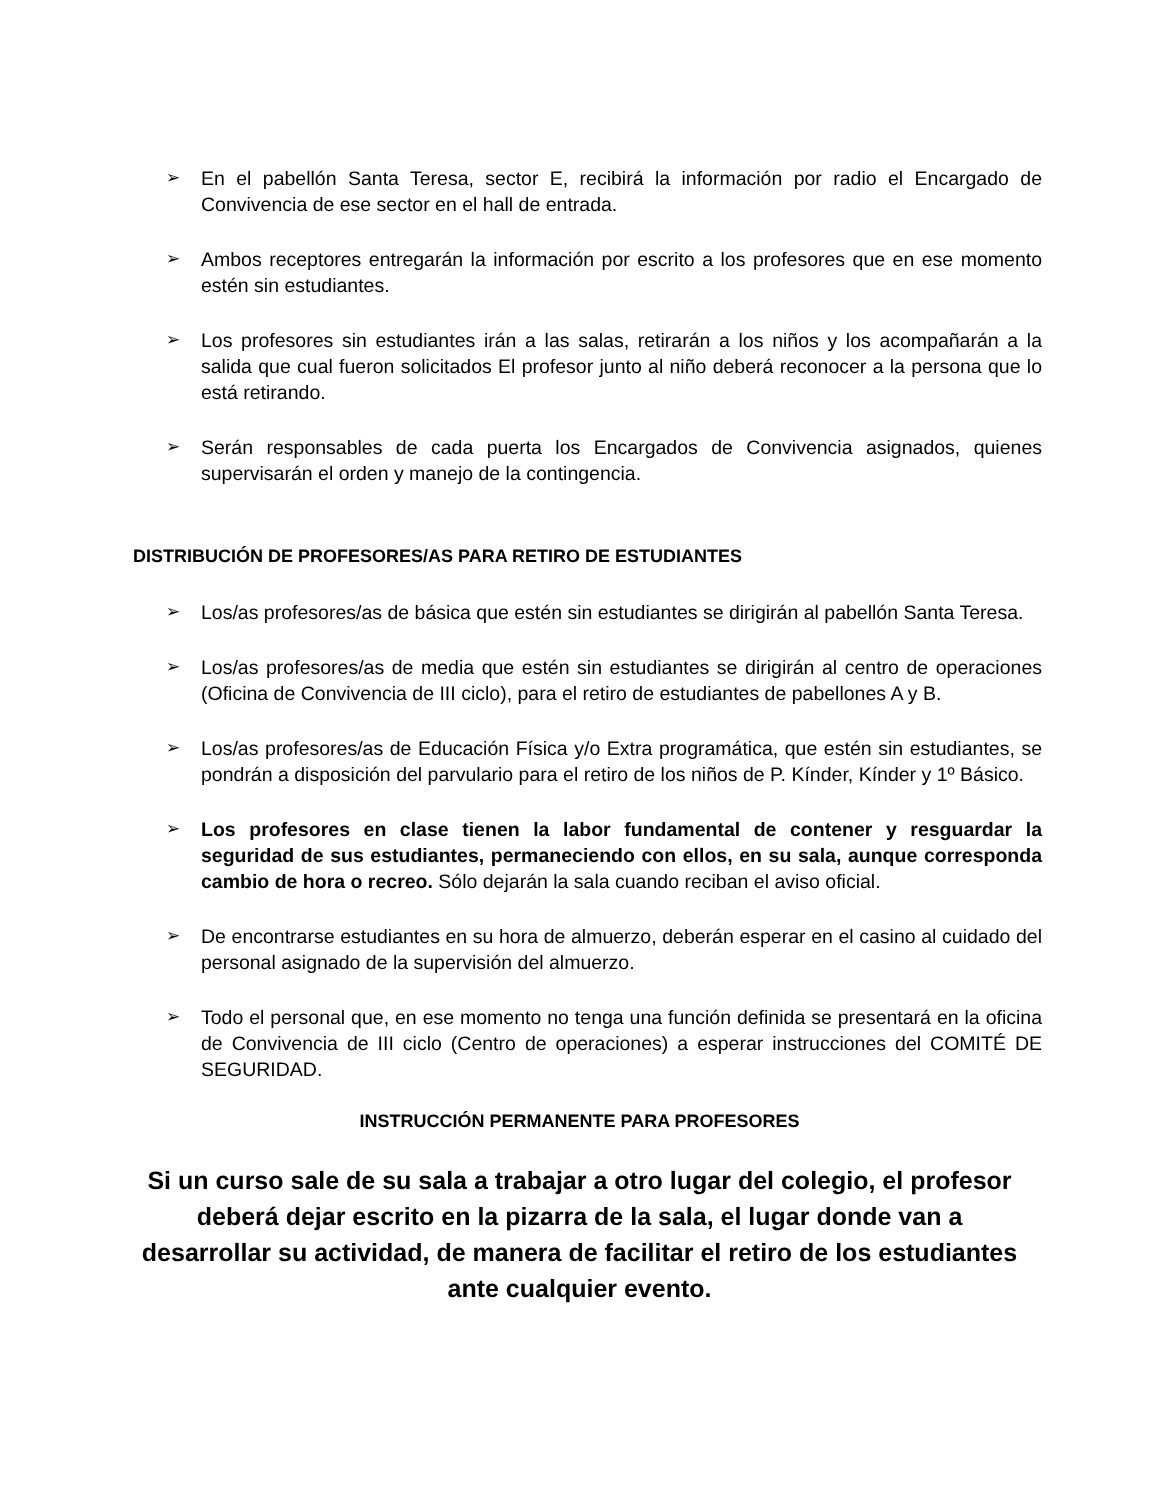➢ En el pabellón Santa Teresa, sector E, recibirá la información por radio el Encargado de Convivencia de ese sector en el hall de entrada.
➢ Ambos receptores entregarán la información por escrito a los profesores que en ese momento estén sin estudiantes.
➢ Los profesores sin estudiantes irán a las salas, retirarán a los niños y los acompañarán a la salida que cual fueron solicitados El profesor junto al niño deberá reconocer a la persona que lo está retirando.
➢ Serán responsables de cada puerta los Encargados de Convivencia asignados, quienes supervisarán el orden y manejo de la contingencia.
DISTRIBUCIÓN DE PROFESORES/AS PARA RETIRO DE ESTUDIANTES
➢ Los/as profesores/as de básica que estén sin estudiantes se dirigirán al pabellón Santa Teresa.
➢ Los/as profesores/as de media que estén sin estudiantes se dirigirán al centro de operaciones (Oficina de Convivencia de III ciclo), para el retiro de estudiantes de pabellones A y B.
➢ Los/as profesores/as de Educación Física y/o Extra programática, que estén sin estudiantes, se pondrán a disposición del parvulario para el retiro de los niños de P. Kínder, Kínder y 1º Básico.
➢ Los profesores en clase tienen la labor fundamental de contener y resguardar la seguridad de sus estudiantes, permaneciendo con ellos, en su sala, aunque corresponda cambio de hora o recreo. Sólo dejarán la sala cuando reciban el aviso oficial.
➢ De encontrarse estudiantes en su hora de almuerzo, deberán esperar en el casino al cuidado del personal asignado de la supervisión del almuerzo.
➢ Todo el personal que, en ese momento no tenga una función definida se presentará en la oficina de Convivencia de III ciclo (Centro de operaciones) a esperar instrucciones del COMITÉ DE SEGURIDAD.
INSTRUCCIÓN PERMANENTE PARA PROFESORES
Si un curso sale de su sala a trabajar a otro lugar del colegio, el profesor deberá dejar escrito en la pizarra de la sala, el lugar donde van a desarrollar su actividad, de manera de facilitar el retiro de los estudiantes ante cualquier evento.